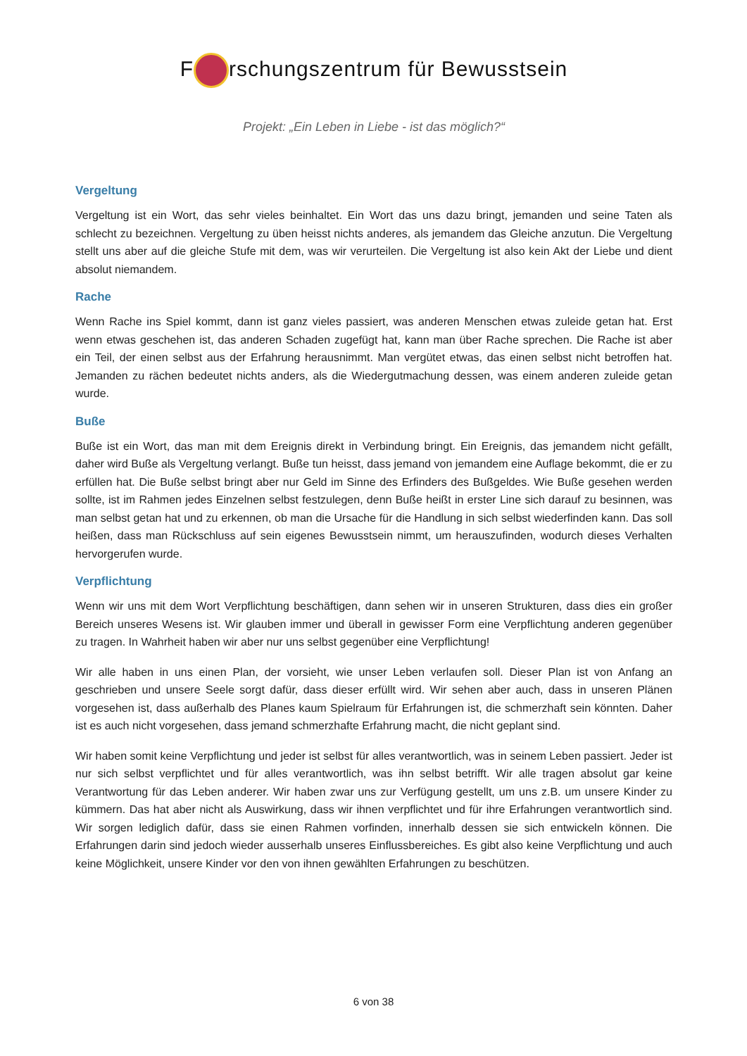F rschungszentrum für Bewusstsein
Projekt: „Ein Leben in Liebe - ist das möglich?“
Vergeltung
Vergeltung ist ein Wort, das sehr vieles beinhaltet. Ein Wort das uns dazu bringt, jemanden und seine Taten als schlecht zu bezeichnen. Vergeltung zu üben heisst nichts anderes, als jemandem das Gleiche anzutun. Die Vergeltung stellt uns aber auf die gleiche Stufe mit dem, was wir verurteilen. Die Vergeltung ist also kein Akt der Liebe und dient absolut niemandem.
Rache
Wenn Rache ins Spiel kommt, dann ist ganz vieles passiert, was anderen Menschen etwas zuleide getan hat. Erst wenn etwas geschehen ist, das anderen Schaden zugefügt hat, kann man über Rache sprechen. Die Rache ist aber ein Teil, der einen selbst aus der Erfahrung herausnimmt. Man vergütet etwas, das einen selbst nicht betroffen hat. Jemanden zu rächen bedeutet nichts anders, als die Wiedergutmachung dessen, was einem anderen zuleide getan wurde.
Buße
Buße ist ein Wort, das man mit dem Ereignis direkt in Verbindung bringt. Ein Ereignis, das jemandem nicht gefällt, daher wird Buße als Vergeltung verlangt. Buße tun heisst, dass jemand von jemandem eine Auflage bekommt, die er zu erfüllen hat. Die Buße selbst bringt aber nur Geld im Sinne des Erfinders des Bußgeldes. Wie Buße gesehen werden sollte, ist im Rahmen jedes Einzelnen selbst festzulegen, denn Buße heißt in erster Line sich darauf zu besinnen, was man selbst getan hat und zu erkennen, ob man die Ursache für die Handlung in sich selbst wiederfinden kann. Das soll heißen, dass man Rückschluss auf sein eigenes Bewusstsein nimmt, um herauszufinden, wodurch dieses Verhalten hervorgerufen wurde.
Verpflichtung
Wenn wir uns mit dem Wort Verpflichtung beschäftigen, dann sehen wir in unseren Strukturen, dass dies ein großer Bereich unseres Wesens ist. Wir glauben immer und überall in gewisser Form eine Verpflichtung anderen gegenüber zu tragen. In Wahrheit haben wir aber nur uns selbst gegenüber eine Verpflichtung!
Wir alle haben in uns einen Plan, der vorsieht, wie unser Leben verlaufen soll. Dieser Plan ist von Anfang an geschrieben und unsere Seele sorgt dafür, dass dieser erfüllt wird. Wir sehen aber auch, dass in unseren Plänen vorgesehen ist, dass außerhalb des Planes kaum Spielraum für Erfahrungen ist, die schmerzhaft sein könnten. Daher ist es auch nicht vorgesehen, dass jemand schmerzhafte Erfahrung macht, die nicht geplant sind.
Wir haben somit keine Verpflichtung und jeder ist selbst für alles verantwortlich, was in seinem Leben passiert. Jeder ist nur sich selbst verpflichtet und für alles verantwortlich, was ihn selbst betrifft. Wir alle tragen absolut gar keine Verantwortung für das Leben anderer. Wir haben zwar uns zur Verfügung gestellt, um uns z.B. um unsere Kinder zu kümmern. Das hat aber nicht als Auswirkung, dass wir ihnen verpflichtet und für ihre Erfahrungen verantwortlich sind. Wir sorgen lediglich dafür, dass sie einen Rahmen vorfinden, innerhalb dessen sie sich entwickeln können. Die Erfahrungen darin sind jedoch wieder ausserhalb unseres Einflussbereiches. Es gibt also keine Verpflichtung und auch keine Möglichkeit, unsere Kinder vor den von ihnen gewählten Erfahrungen zu beschützen.
6 von 38